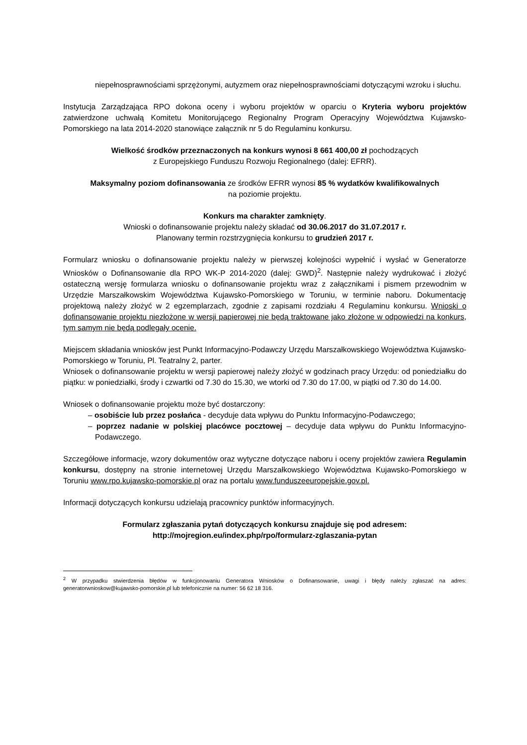niepełnosprawnościami sprzężonymi, autyzmem oraz niepełnosprawnościami dotyczącymi wzroku i słuchu.
Instytucja Zarządzająca RPO dokona oceny i wyboru projektów w oparciu o Kryteria wyboru projektów zatwierdzone uchwałą Komitetu Monitorującego Regionalny Program Operacyjny Województwa Kujawsko-Pomorskiego na lata 2014-2020 stanowiące załącznik nr 5 do Regulaminu konkursu.
Wielkość środków przeznaczonych na konkurs wynosi 8 661 400,00 zł pochodzących
z Europejskiego Funduszu Rozwoju Regionalnego (dalej: EFRR).
Maksymalny poziom dofinansowania ze środków EFRR wynosi 85 % wydatków kwalifikowalnych
na poziomie projektu.
Konkurs ma charakter zamknięty.
Wnioski o dofinansowanie projektu należy składać od 30.06.2017 do 31.07.2017 r.
Planowany termin rozstrzygnięcia konkursu to grudzień 2017 r.
Formularz wniosku o dofinansowanie projektu należy w pierwszej kolejności wypełnić i wysłać w Generatorze Wniosków o Dofinansowanie dla RPO WK-P 2014-2020 (dalej: GWD)<sup>2</sup>. Następnie należy wydrukować i złożyć ostateczną wersję formularza wniosku o dofinansowanie projektu wraz z załącznikami i pismem przewodnim w Urzędzie Marszałkowskim Województwa Kujawsko-Pomorskiego w Toruniu, w terminie naboru. Dokumentację projektową należy złożyć w 2 egzemplarzach, zgodnie z zapisami rozdziału 4 Regulaminu konkursu. Wnioski o dofinansowanie projektu niezłożone w wersji papierowej nie będą traktowane jako złożone w odpowiedzi na konkurs, tym samym nie będą podlegały ocenie.
Miejscem składania wniosków jest Punkt Informacyjno-Podawczy Urzędu Marszałkowskiego Województwa Kujawsko-Pomorskiego w Toruniu, Pl. Teatralny 2, parter.
Wniosek o dofinansowanie projektu w wersji papierowej należy złożyć w godzinach pracy Urzędu: od poniedziałku do piątku: w poniedziałki, środy i czwartki od 7.30 do 15.30, we wtorki od 7.30 do 17.00, w piątki od 7.30 do 14.00.
Wniosek o dofinansowanie projektu może być dostarczony:
– osobiście lub przez posłańca - decyduje data wpływu do Punktu Informacyjno-Podawczego;
– poprzez nadanie w polskiej placówce pocztowej – decyduje data wpływu do Punktu Informacyjno-Podawczego.
Szczegółowe informacje, wzory dokumentów oraz wytyczne dotyczące naboru i oceny projektów zawiera Regulamin konkursu, dostępny na stronie internetowej Urzędu Marszałkowskiego Województwa Kujawsko-Pomorskiego w Toruniu www.rpo.kujawsko-pomorskie.pl oraz na portalu www.funduszeeuropejskie.gov.pl.
Informacji dotyczących konkursu udzielają pracownicy punktów informacyjnych.
Formularz zgłaszania pytań dotyczących konkursu znajduje się pod adresem:
http://mojregion.eu/index.php/rpo/formularz-zglaszania-pytan
<sup>2</sup> W przypadku stwierdzenia błędów w funkcjonowaniu Generatora Wniosków o Dofinansowanie, uwagi i błędy należy zgłaszać na adres: generatorwnioskow@kujawsko-pomorskie.pl lub telefonicznie na numer: 56 62 18 316.